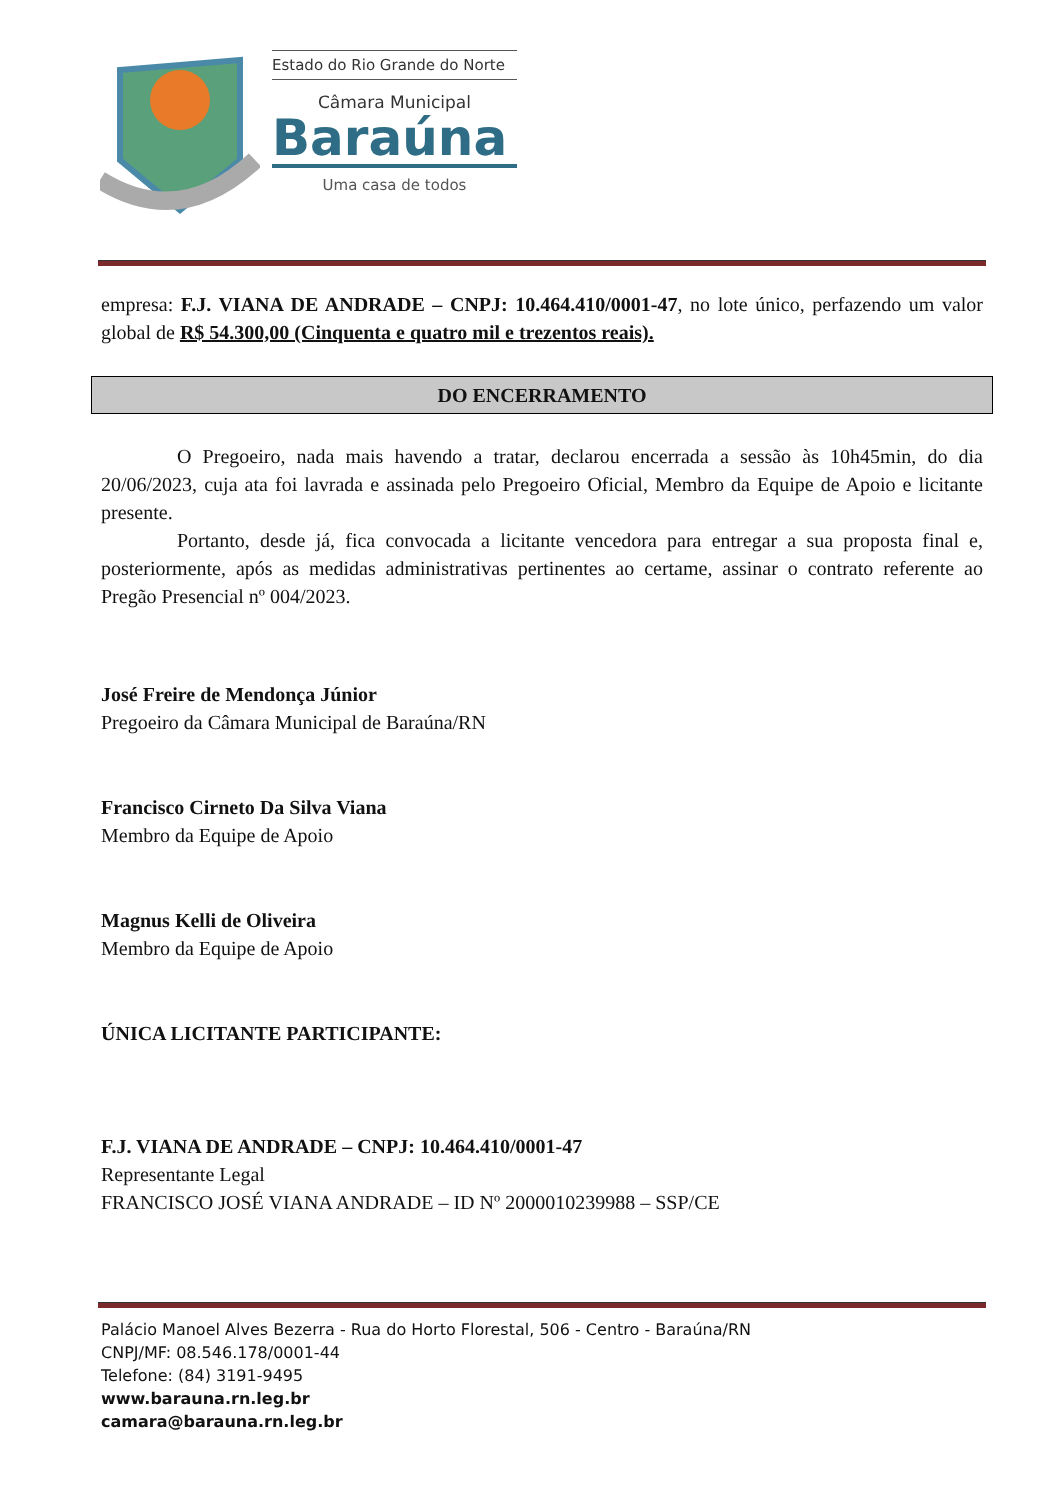Estado do Rio Grande do Norte
Câmara Municipal
Baraúna
Uma casa de todos
empresa: F.J. VIANA DE ANDRADE – CNPJ: 10.464.410/0001-47, no lote único, perfazendo um valor global de R$ 54.300,00 (Cinquenta e quatro mil e trezentos reais).
DO ENCERRAMENTO
O Pregoeiro, nada mais havendo a tratar, declarou encerrada a sessão às 10h45min, do dia 20/06/2023, cuja ata foi lavrada e assinada pelo Pregoeiro Oficial, Membro da Equipe de Apoio e licitante presente.
Portanto, desde já, fica convocada a licitante vencedora para entregar a sua proposta final e, posteriormente, após as medidas administrativas pertinentes ao certame, assinar o contrato referente ao Pregão Presencial nº 004/2023.
José Freire de Mendonça Júnior
Pregoeiro da Câmara Municipal de Baraúna/RN
Francisco Cirneto Da Silva Viana
Membro da Equipe de Apoio
Magnus Kelli de Oliveira
Membro da Equipe de Apoio
ÚNICA LICITANTE PARTICIPANTE:
F.J. VIANA DE ANDRADE – CNPJ: 10.464.410/0001-47
Representante Legal
FRANCISCO JOSÉ VIANA ANDRADE – ID Nº 2000010239988 – SSP/CE
Palácio Manoel Alves Bezerra - Rua do Horto Florestal, 506 - Centro - Baraúna/RN
CNPJ/MF: 08.546.178/0001-44
Telefone: (84) 3191-9495
www.barauna.rn.leg.br
camara@barauna.rn.leg.br